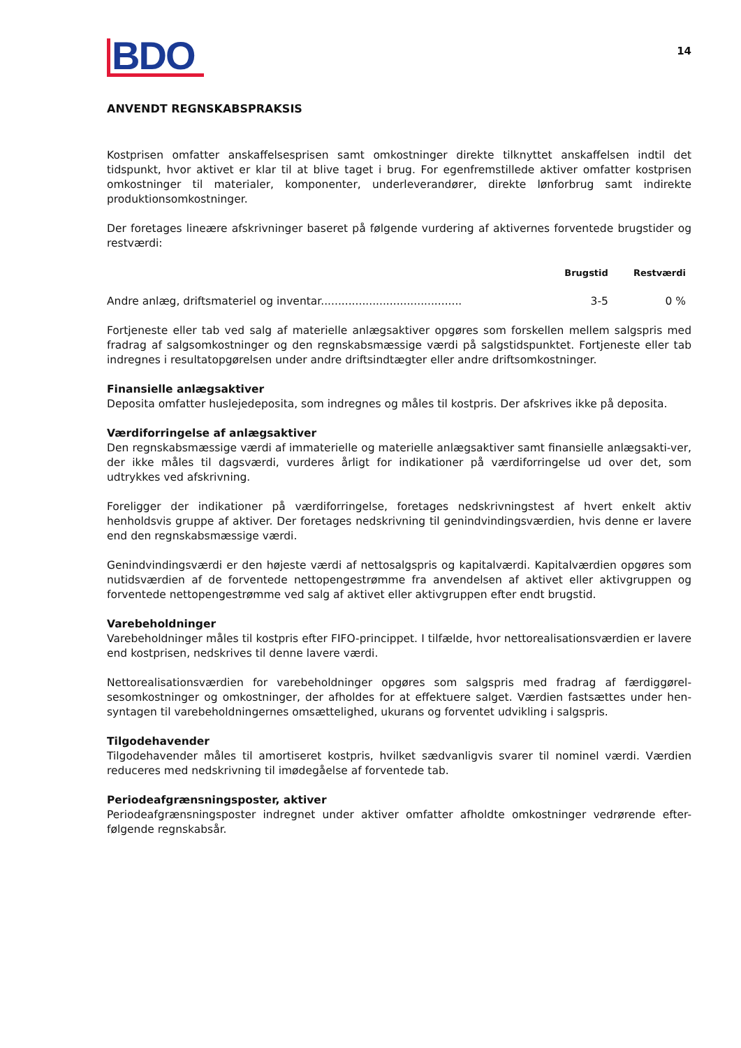BDO
14
ANVENDT REGNSKABSPRAKSIS
Kostprisen omfatter anskaffelsesprisen samt omkostninger direkte tilknyttet anskaffelsen indtil det tidspunkt, hvor aktivet er klar til at blive taget i brug. For egenfremstillede aktiver omfatter kostprisen omkostninger til materialer, komponenter, underleverandører, direkte lønforbrug samt indirekte produktionsomkostninger.
Der foretages lineære afskrivninger baseret på følgende vurdering af aktivernes forventede brugstider og restværdi:
| | Brugstid | Restværdi |
| --- | --- | --- |
| Andre anlæg, driftsmateriel og inventar......................................... | 3-5 | 0 % |
Fortjeneste eller tab ved salg af materielle anlægsaktiver opgøres som forskellen mellem salgspris med fradrag af salgsomkostninger og den regnskabsmæssige værdi på salgstidspunktet. Fortjeneste eller tab indregnes i resultatopgørelsen under andre driftsindtægter eller andre driftsomkostninger.
Finansielle anlægsaktiver
Deposita omfatter huslejedeposita, som indregnes og måles til kostpris. Der afskrives ikke på deposita.
Værdiforringelse af anlægsaktiver
Den regnskabsmæssige værdi af immaterielle og materielle anlægsaktiver samt finansielle anlægsakti-ver, der ikke måles til dagsværdi, vurderes årligt for indikationer på værdiforringelse ud over det, som udtrykkes ved afskrivning.
Foreligger der indikationer på værdiforringelse, foretages nedskrivningstest af hvert enkelt aktiv henholdsvis gruppe af aktiver. Der foretages nedskrivning til genindvindingsværdien, hvis denne er lavere end den regnskabsmæssige værdi.
Genindvindingsværdi er den højeste værdi af nettosalgspris og kapitalværdi. Kapitalværdien opgøres som nutidsværdien af de forventede nettopengestrømme fra anvendelsen af aktivet eller aktivgruppen og forventede nettopengestrømme ved salg af aktivet eller aktivgruppen efter endt brugstid.
Varebeholdninger
Varebeholdninger måles til kostpris efter FIFO-princippet. I tilfælde, hvor nettorealisationsværdien er lavere end kostprisen, nedskrives til denne lavere værdi.
Nettorealisationsværdien for varebeholdninger opgøres som salgspris med fradrag af færdiggørel-sesomkostninger og omkostninger, der afholdes for at effektuere salget. Værdien fastsættes under hen-syntagen til varebeholdningernes omsættelighed, ukurans og forventet udvikling i salgspris.
Tilgodehavender
Tilgodehavender måles til amortiseret kostpris, hvilket sædvanligvis svarer til nominel værdi. Værdien reduceres med nedskrivning til imødegåelse af forventede tab.
Periodeafgrænsningsposter, aktiver
Periodeafgrænsningsposter indregnet under aktiver omfatter afholdte omkostninger vedrørende efter-følgende regnskabsår.